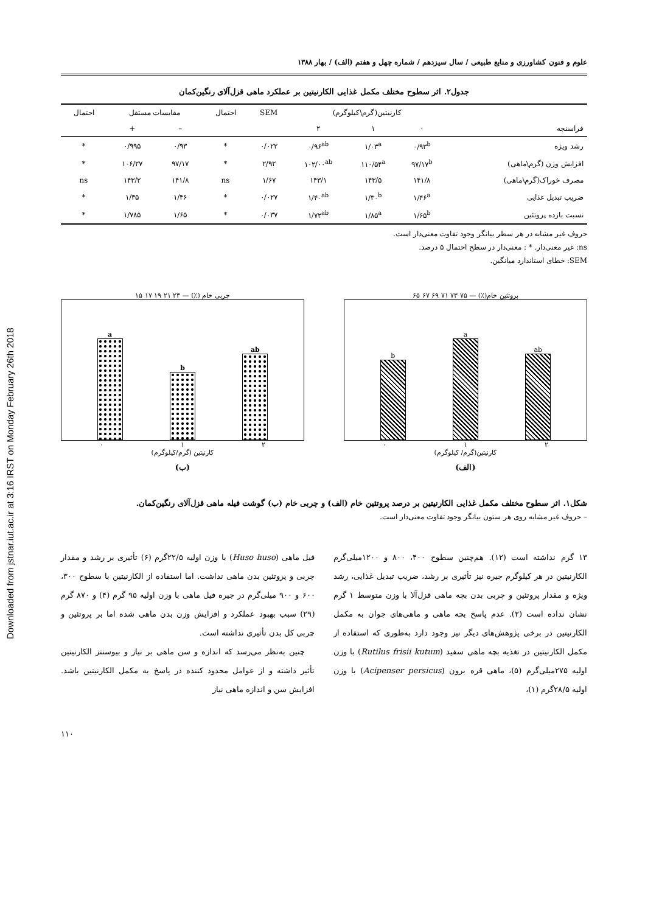Downloaded from jstnar.iut.ac.ir at 3:16 IRST on Monday February 26th 2018
علوم و فنون کشاورزی و منابع طبیعی / سال سیزدهم / شماره چهل و هفتم (الف) / بهار ۱۳۸۸
جدول۲. اثر سطوح مختلف مکمل غذایی الکارنیتین بر عملکرد ماهی قزل‌آلای رنگین‌کمان
| | کارنیتین(گرم\کیلوگرم) | | | SEM | احتمال | مقایسات مستقل | | احتمال |
| --- | --- | --- | --- | --- | --- | --- | --- | --- |
| فراسنجه | ۰ | ۱ | ۲ | | | – | + | |
| رشد ویژه | ۰/۹۳<sup>b</sup> | ۱/۰۳<sup>a</sup> | ۰/۹۶<sup>ab</sup> | ۰/۰۲۲ | * | ۰/۹۳ | ۰/۹۹۵ | * |
| افزایش وزن (گرم\ماهی) | ۹۷/۱۷<sup>b</sup> | ۱۱۰/۵۴<sup>a</sup> | ۱۰۲/۰۰<sup>ab</sup> | ۲/۹۲ | * | ۹۷/۱۷ | ۱۰۶/۲۷ | * |
| مصرف خوراک(گرم\ماهی) | ۱۴۱/۸ | ۱۴۳/۵ | ۱۴۳/۱ | ۱/۶۷ | ns | ۱۴۱/۸ | ۱۴۳/۲ | ns |
| ضریب تبدیل غذایی | ۱/۴۶<sup>a</sup> | ۱/۳۰<sup>b</sup> | ۱/۴۰<sup>ab</sup> | ۰/۰۲۷ | * | ۱/۴۶ | ۱/۳۵ | * |
| نسبت بازده پروتئین | ۱/۶۵<sup>b</sup> | ۱/۸۵<sup>a</sup> | ۱/۷۲<sup>ab</sup> | ۰/۰۳۷ | * | ۱/۶۵ | ۱/۷۸۵ | * |
حروف غیر مشابه در هر سطر بیانگر وجود تفاوت معنی‌دار است.
ns: غیر معنی‌دار. * : معنی‌دار در سطح احتمال ۵ درصد.
SEM: خطای استاندارد میانگین.
پروتئین خام(٪) — ۷۵ ۷۳ ۷۱ ۶۹ ۶۷ ۶۵
b
a
ab
۰ ۱ ۲
کارنیتین(گرم/ کیلوگرم)
(الف)
چربی خام (٪) — ۲۳ ۲۱ ۱۹ ۱۷ ۱۵
a
b
ab
۰ ۱ ۲
کارنیتین (گرم/کیلوگرم)
(ب)
شکل۱. اثر سطوح مختلف مکمل غذایی الکارنیتین بر درصد پروتئین خام (الف) و چربی خام (ب) گوشت فیله ماهی قزل‌آلای رنگین‌کمان.
– حروف غیر مشابه روی هر ستون بیانگر وجود تفاوت معنی‌دار است.
۱۳ گرم نداشته است (۱۲). هم‌چنین سطوح ۴۰۰، ۸۰۰ و ۱۲۰۰میلی‌گرم الکارنیتین در هر کیلوگرم جیره نیز تأثیری بر رشد، ضریب تبدیل غذایی، رشد ویژه و مقدار پروتئین و چربی بدن بچه ماهی قزل‌آلا با وزن متوسط ۱ گرم نشان نداده است (۲). عدم پاسخ بچه ماهی و ماهی‌های جوان به مکمل الکارنیتین در برخی پژوهش‌های دیگر نیز وجود دارد به‌طوری که استفاده از مکمل الکارنیتین در تغذیه بچه ماهی سفید (Rutilus frisii kutum) با وزن اولیه ۲۷۵میلی‌گرم (۵)، ماهی قره برون (Acipenser persicus) با وزن اولیه ۲۸/۵گرم (۱)،
فیل ماهی (Huso huso) با وزن اولیه ۲۲/۵گرم (۶) تأثیری بر رشد و مقدار چربی و پروتئین بدن ماهی نداشت. اما استفاده از الکارنیتین با سطوح ۳۰۰، ۶۰۰ و ۹۰۰ میلی‌گرم در جیره فیل ماهی با وزن اولیه ۹۵ گرم (۴) و ۸۷۰ گرم (۲۹) سبب بهبود عملکرد و افزایش وزن بدن ماهی شده اما بر پروتئین و چربی کل بدن تأثیری نداشته است.
چنین به‌نظر می‌رسد که اندازه و سن ماهی بر نیاز و بیوسنتز الکارنیتین تأثیر داشته و از عوامل محدود کننده در پاسخ به مکمل الکارنیتین باشد. افزایش سن و اندازه ماهی نیاز
۱۱۰